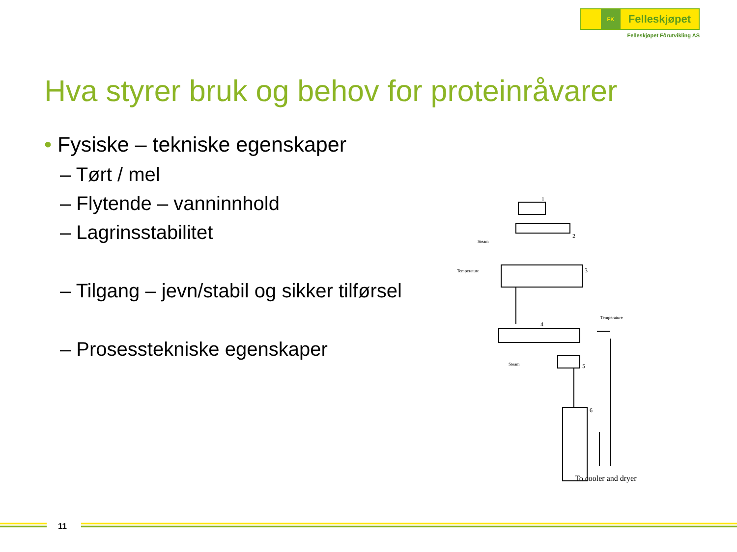FK
Felleskjøpet
Felleskjøpet Fôrutvikling AS
Hva styrer bruk og behov for proteinråvarer
• Fysiske – tekniske egenskaper
– Tørt / mel
– Flytende – vanninnhold
– Lagrinsstabilitet
– Tilgang – jevn/stabil og sikker tilførsel
– Prosesstekniske egenskaper
1
2
Steam
3
Temperature
4
Temperature
Steam
5
6
To cooler and dryer
11